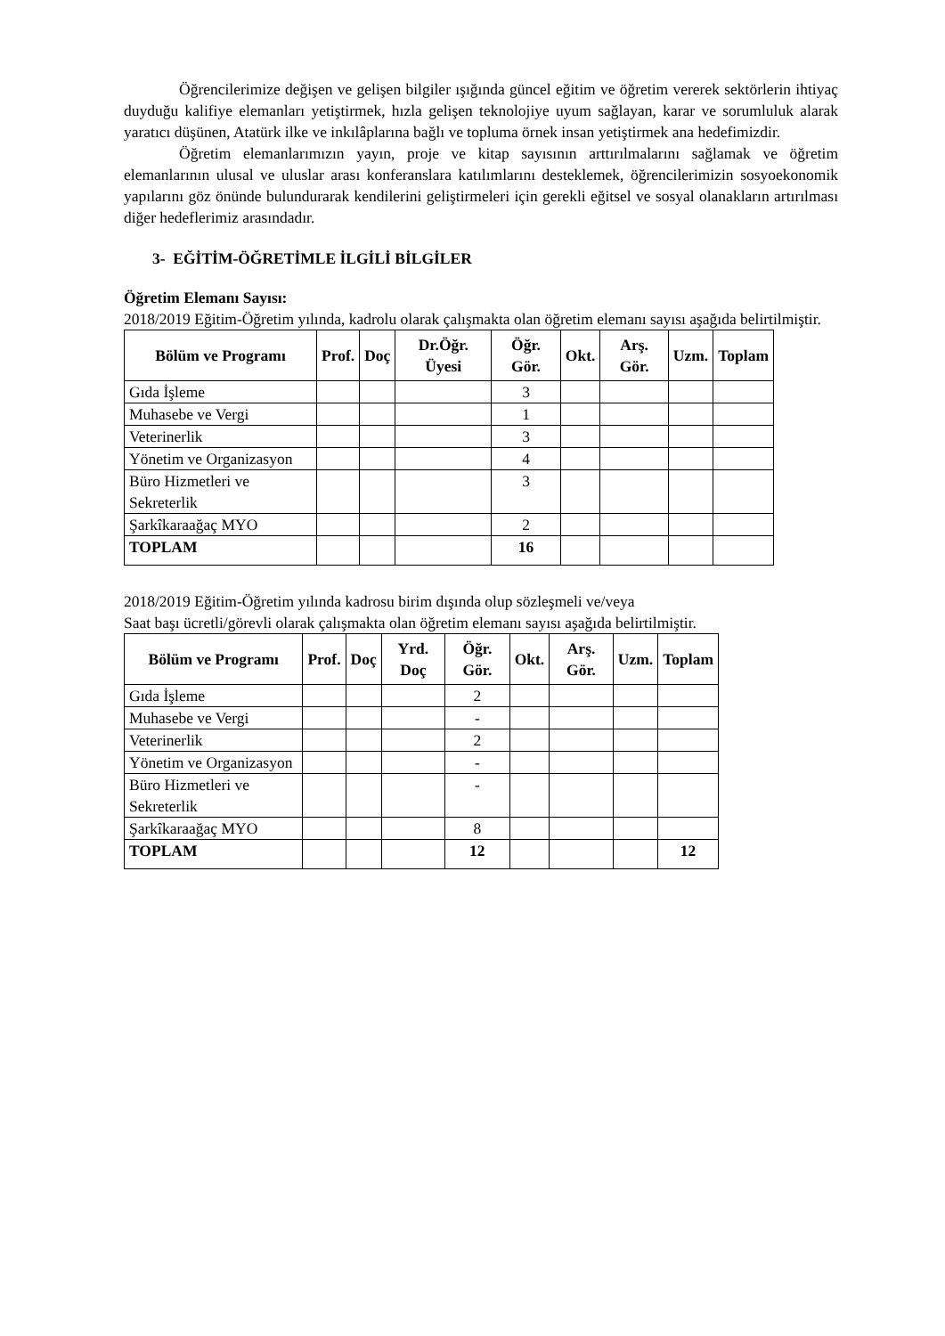Öğrencilerimize değişen ve gelişen bilgiler ışığında güncel eğitim ve öğretim vererek sektörlerin ihtiyaç duyduğu kalifiye elemanları yetiştirmek, hızla gelişen teknolojiye uyum sağlayan, karar ve sorumluluk alarak yaratıcı düşünen, Atatürk ilke ve inkılâplarına bağlı ve topluma örnek insan yetiştirmek ana hedefimizdir.
Öğretim elemanlarımızın yayın, proje ve kitap sayısının arttırılmalarını sağlamak ve öğretim elemanlarının ulusal ve uluslar arası konferanslara katılımlarını desteklemek, öğrencilerimizin sosyoekonomik yapılarını göz önünde bulundurarak kendilerini geliştirmeleri için gerekli eğitsel ve sosyal olanakların artırılması diğer hedeflerimiz arasındadır.
3- EĞİTİM-ÖĞRETİMLE İLGİLİ BİLGİLER
Öğretim Elemanı Sayısı:
2018/2019 Eğitim-Öğretim yılında, kadrolu olarak çalışmakta olan öğretim elemanı sayısı aşağıda belirtilmiştir.
| Bölüm ve Programı | Prof. | Doç | Dr.Öğr. Üyesi | Öğr. Gör. | Okt. | Arş. Gör. | Uzm. | Toplam |
| --- | --- | --- | --- | --- | --- | --- | --- | --- |
| Gıda İşleme | | | | 3 | | | | |
| Muhasebe ve Vergi | | | | 1 | | | | |
| Veterinerlik | | | | 3 | | | | |
| Yönetim ve Organizasyon | | | | 4 | | | | |
| Büro Hizmetleri ve Sekreterlik | | | | 3 | | | | |
| Şarkîkaraağaç MYO | | | | 2 | | | | |
| TOPLAM | | | | 16 | | | | |
2018/2019 Eğitim-Öğretim yılında kadrosu birim dışında olup sözleşmeli ve/veya
Saat başı ücretli/görevli olarak çalışmakta olan öğretim elemanı sayısı aşağıda belirtilmiştir.
| Bölüm ve Programı | Prof. | Doç | Yrd. Doç | Öğr. Gör. | Okt. | Arş. Gör. | Uzm. | Toplam |
| --- | --- | --- | --- | --- | --- | --- | --- | --- |
| Gıda İşleme | | | | 2 | | | | |
| Muhasebe ve Vergi | | | | - | | | | |
| Veterinerlik | | | | 2 | | | | |
| Yönetim ve Organizasyon | | | | - | | | | |
| Büro Hizmetleri ve Sekreterlik | | | | - | | | | |
| Şarkîkaraağaç MYO | | | | 8 | | | | |
| TOPLAM | | | | 12 | | | | 12 |